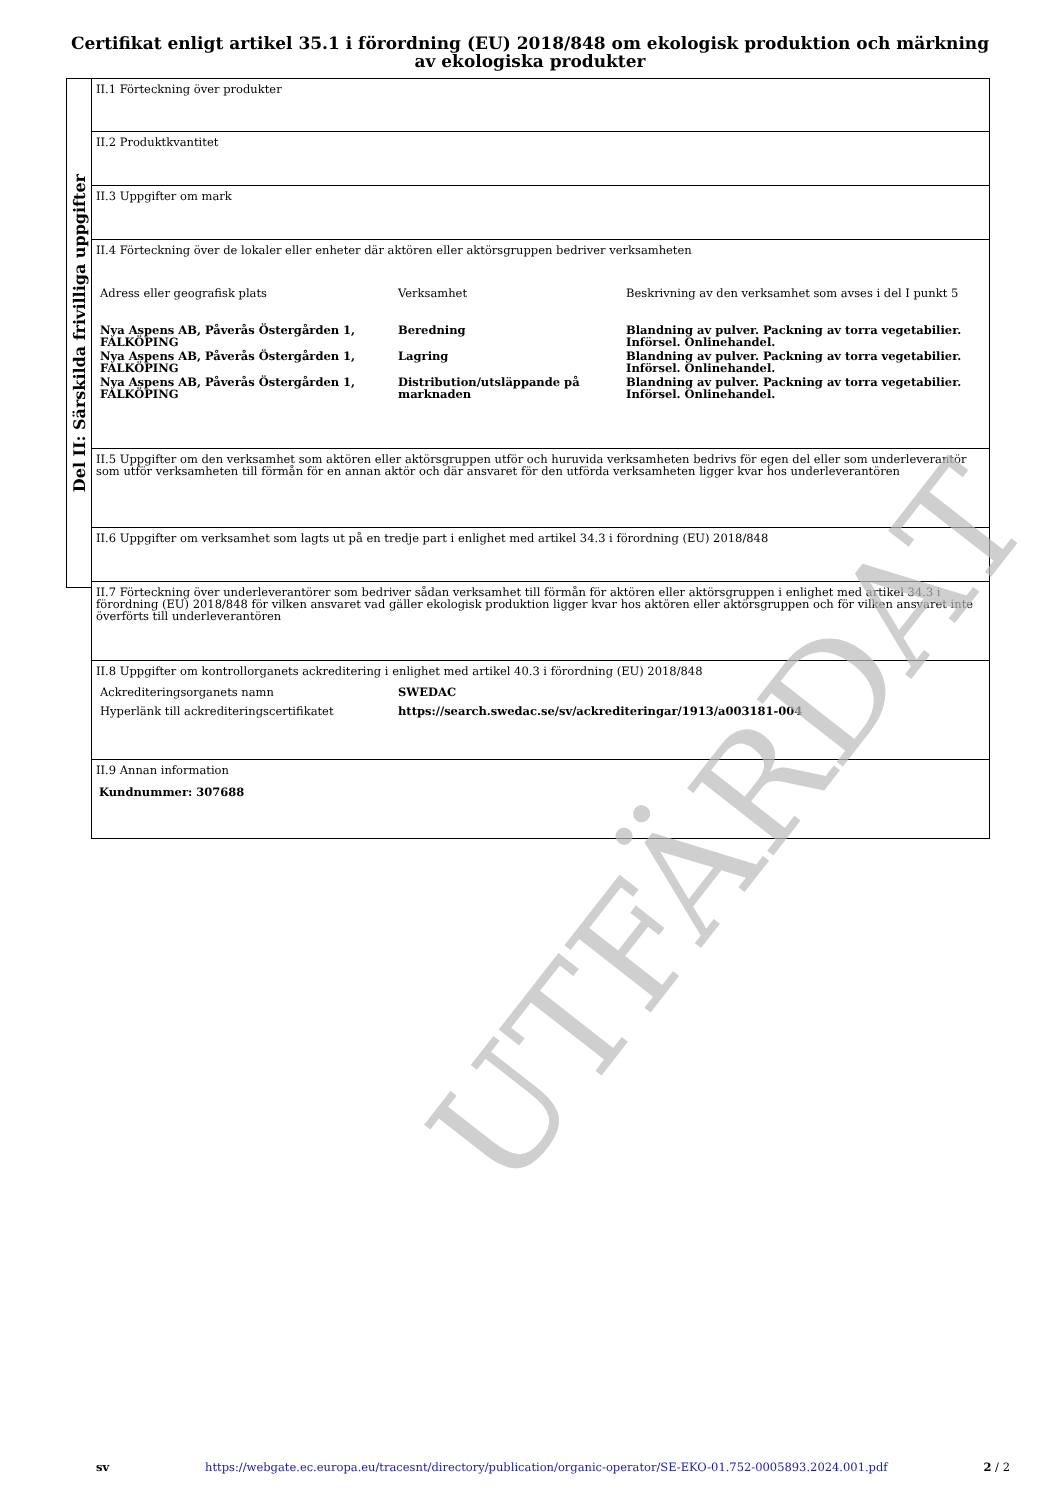Certifikat enligt artikel 35.1 i förordning (EU) 2018/848 om ekologisk produktion och märkning av ekologiska produkter
Del II: Särskilda frivilliga uppgifter
II.1 Förteckning över produkter
II.2 Produktkvantitet
II.3 Uppgifter om mark
II.4 Förteckning över de lokaler eller enheter där aktören eller aktörsgruppen bedriver verksamheten
| Adress eller geografisk plats | Verksamhet | Beskrivning av den verksamhet som avses i del I punkt 5 |
| Nya Aspens AB, Påverås Östergården 1, FALKÖPING | Beredning | Blandning av pulver. Packning av torra vegetabilier. Införsel. Onlinehandel. |
| Nya Aspens AB, Påverås Östergården 1, FALKÖPING | Lagring | Blandning av pulver. Packning av torra vegetabilier. Införsel. Onlinehandel. |
| Nya Aspens AB, Påverås Östergården 1, FALKÖPING | Distribution/utsläppande på marknaden | Blandning av pulver. Packning av torra vegetabilier. Införsel. Onlinehandel. |
II.5 Uppgifter om den verksamhet som aktören eller aktörsgruppen utför och huruvida verksamheten bedrivs för egen del eller som underleverantör som utför verksamheten till förmån för en annan aktör och där ansvaret för den utförda verksamheten ligger kvar hos underleverantören
II.6 Uppgifter om verksamhet som lagts ut på en tredje part i enlighet med artikel 34.3 i förordning (EU) 2018/848
II.7 Förteckning över underleverantörer som bedriver sådan verksamhet till förmån för aktören eller aktörsgruppen i enlighet med artikel 34.3 i förordning (EU) 2018/848 för vilken ansvaret vad gäller ekologisk produktion ligger kvar hos aktören eller aktörsgruppen och för vilken ansvaret inte överförts till underleverantören
II.8 Uppgifter om kontrollorganets ackreditering i enlighet med artikel 40.3 i förordning (EU) 2018/848
| Ackrediteringsorganets namn | SWEDAC |
| Hyperlänk till ackrediteringscertifikatet | https://search.swedac.se/sv/ackrediteringar/1913/a003181-004 |
II.9 Annan information
Kundnummer: 307688
UTFÄRDAT
sv https://webgate.ec.europa.eu/tracesnt/directory/publication/organic-operator/SE-EKO-01.752-0005893.2024.001.pdf 2 / 2